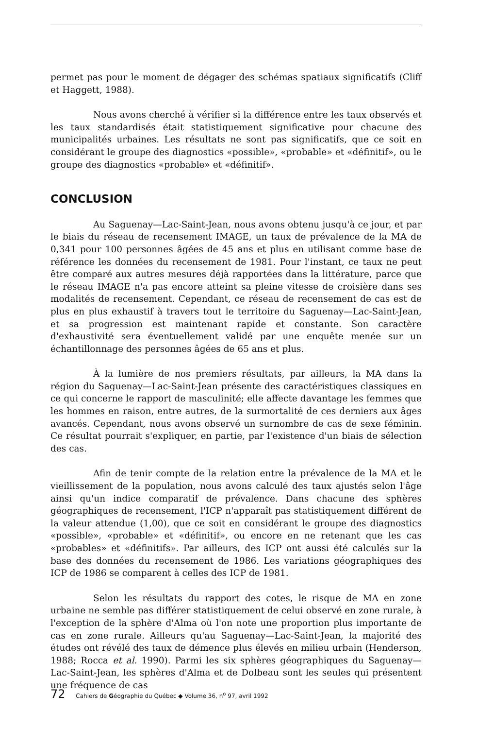permet pas pour le moment de dégager des schémas spatiaux significatifs (Cliff et Haggett, 1988).
Nous avons cherché à vérifier si la différence entre les taux observés et les taux standardisés était statistiquement significative pour chacune des municipalités urbaines. Les résultats ne sont pas significatifs, que ce soit en considérant le groupe des diagnostics «possible», «probable» et «définitif», ou le groupe des diagnostics «probable» et «définitif».
CONCLUSION
Au Saguenay—Lac-Saint-Jean, nous avons obtenu jusqu'à ce jour, et par le biais du réseau de recensement IMAGE, un taux de prévalence de la MA de 0,341 pour 100 personnes âgées de 45 ans et plus en utilisant comme base de référence les données du recensement de 1981. Pour l'instant, ce taux ne peut être comparé aux autres mesures déjà rapportées dans la littérature, parce que le réseau IMAGE n'a pas encore atteint sa pleine vitesse de croisière dans ses modalités de recensement. Cependant, ce réseau de recensement de cas est de plus en plus exhaustif à travers tout le territoire du Saguenay—Lac-Saint-Jean, et sa progression est maintenant rapide et constante. Son caractère d'exhaustivité sera éventuellement validé par une enquête menée sur un échantillonnage des personnes âgées de 65 ans et plus.
À la lumière de nos premiers résultats, par ailleurs, la MA dans la région du Saguenay—Lac-Saint-Jean présente des caractéristiques classiques en ce qui concerne le rapport de masculinité; elle affecte davantage les femmes que les hommes en raison, entre autres, de la surmortalité de ces derniers aux âges avancés. Cependant, nous avons observé un surnombre de cas de sexe féminin. Ce résultat pourrait s'expliquer, en partie, par l'existence d'un biais de sélection des cas.
Afin de tenir compte de la relation entre la prévalence de la MA et le vieillissement de la population, nous avons calculé des taux ajustés selon l'âge ainsi qu'un indice comparatif de prévalence. Dans chacune des sphères géographiques de recensement, l'ICP n'apparaît pas statistiquement différent de la valeur attendue (1,00), que ce soit en considérant le groupe des diagnostics «possible», «probable» et «définitif», ou encore en ne retenant que les cas «probables» et «définitifs». Par ailleurs, des ICP ont aussi été calculés sur la base des données du recensement de 1986. Les variations géographiques des ICP de 1986 se comparent à celles des ICP de 1981.
Selon les résultats du rapport des cotes, le risque de MA en zone urbaine ne semble pas différer statistiquement de celui observé en zone rurale, à l'exception de la sphère d'Alma où l'on note une proportion plus importante de cas en zone rurale. Ailleurs qu'au Saguenay—Lac-Saint-Jean, la majorité des études ont révélé des taux de démence plus élevés en milieu urbain (Henderson, 1988; Rocca et al. 1990). Parmi les six sphères géographiques du Saguenay—Lac-Saint-Jean, les sphères d'Alma et de Dolbeau sont les seules qui présentent une fréquence de cas
72 Cahiers de Géographie du Québec ◆ Volume 36, n<sup>o</sup> 97, avril 1992